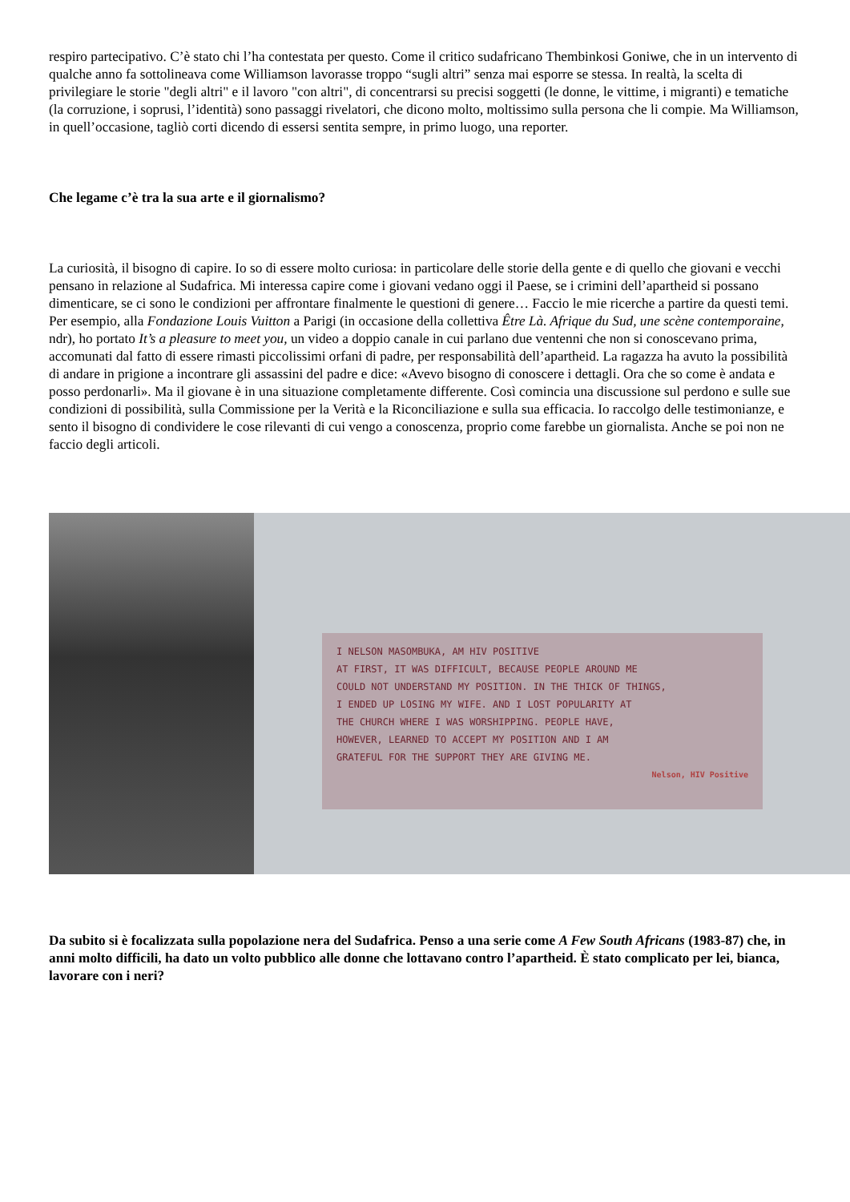respiro partecipativo. C’è stato chi l’ha contestata per questo. Come il critico sudafricano Thembinkosi Goniwe, che in un intervento di qualche anno fa sottolineava come Williamson lavorasse troppo “sugli altri” senza mai esporre se stessa. In realtà, la scelta di privilegiare le storie "degli altri" e il lavoro "con altri", di concentrarsi su precisi soggetti (le donne, le vittime, i migranti) e tematiche (la corruzione, i soprusi, l’identità) sono passaggi rivelatori, che dicono molto, moltissimo sulla persona che li compie. Ma Williamson, in quell’occasione, tagliò corti dicendo di essersi sentita sempre, in primo luogo, una reporter.
Che legame c’è tra la sua arte e il giornalismo?
La curiosità, il bisogno di capire. Io so di essere molto curiosa: in particolare delle storie della gente e di quello che giovani e vecchi pensano in relazione al Sudafrica. Mi interessa capire come i giovani vedano oggi il Paese, se i crimini dell’apartheid si possano dimenticare, se ci sono le condizioni per affrontare finalmente le questioni di genere… Faccio le mie ricerche a partire da questi temi. Per esempio, alla Fondazione Louis Vuitton a Parigi (in occasione della collettiva Être Là. Afrique du Sud, une scène contemporaine, ndr), ho portato It’s a pleasure to meet you, un video a doppio canale in cui parlano due ventenni che non si conoscevano prima, accomunati dal fatto di essere rimasti piccolissimi orfani di padre, per responsabilità dell’apartheid. La ragazza ha avuto la possibilità di andare in prigione a incontrare gli assassini del padre e dice: «Avevo bisogno di conoscere i dettagli. Ora che so come è andata e posso perdonarli». Ma il giovane è in una situazione completamente differente. Così comincia una discussione sul perdono e sulle sue condizioni di possibilità, sulla Commissione per la Verità e la Riconciliazione e sulla sua efficacia. Io raccolgo delle testimonianze, e sento il bisogno di condividere le cose rilevanti di cui vengo a conoscenza, proprio come farebbe un giornalista. Anche se poi non ne faccio degli articoli.
I NELSON MASOMBUKA, AM HIV POSITIVE
AT FIRST, IT WAS DIFFICULT, BECAUSE PEOPLE AROUND ME
COULD NOT UNDERSTAND MY POSITION. IN THE THICK OF THINGS,
I ENDED UP LOSING MY WIFE. AND I LOST POPULARITY AT
THE CHURCH WHERE I WAS WORSHIPPING. PEOPLE HAVE,
HOWEVER, LEARNED TO ACCEPT MY POSITION AND I AM
GRATEFUL FOR THE SUPPORT THEY ARE GIVING ME.
Nelson, HIV Positive
Da subito si è focalizzata sulla popolazione nera del Sudafrica. Penso a una serie come A Few South Africans (1983-87) che, in anni molto difficili, ha dato un volto pubblico alle donne che lottavano contro l’apartheid. È stato complicato per lei, bianca, lavorare con i neri?